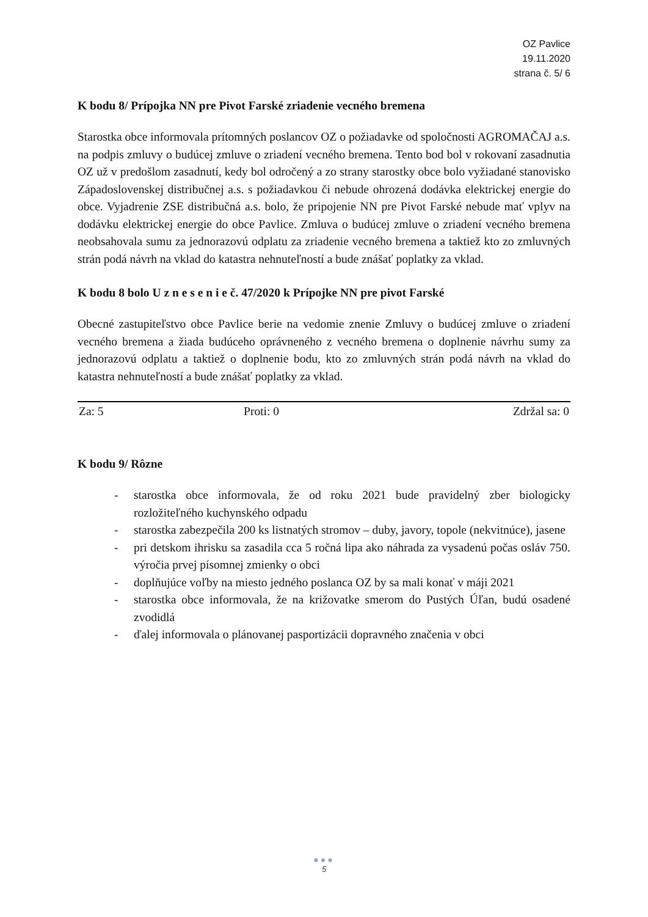OZ Pavlice
19.11.2020
strana č. 5/ 6
K bodu 8/ Prípojka NN pre Pivot Farské zriadenie vecného bremena
Starostka obce informovala prítomných poslancov OZ o požiadavke od spoločnosti AGROMAČAJ a.s. na podpis zmluvy o budúcej zmluve o zriadení vecného bremena. Tento bod bol v rokovaní zasadnutia OZ už v predošlom zasadnutí, kedy bol odročený a zo strany starostky obce bolo vyžiadané stanovisko Západoslovenskej distribučnej a.s. s požiadavkou či nebude ohrozená dodávka elektrickej energie do obce. Vyjadrenie ZSE distribučná a.s. bolo, že pripojenie NN pre Pivot Farské nebude mať vplyv na dodávku elektrickej energie do obce Pavlice. Zmluva o budúcej zmluve o zriadení vecného bremena neobsahovala sumu za jednorazovú odplatu za zriadenie vecného bremena a taktiež kto zo zmluvných strán podá návrh na vklad do katastra nehnuteľností a bude znášať poplatky za vklad.
K bodu 8 bolo U z n e s e n i e č. 47/2020 k Prípojke NN pre pivot Farské
Obecné zastupiteľstvo obce Pavlice berie na vedomie znenie Zmluvy o budúcej zmluve o zriadení vecného bremena a žiada budúceho oprávneného z vecného bremena o doplnenie návrhu sumy za jednorazovú odplatu a taktiež o doplnenie bodu, kto zo zmluvných strán podá návrh na vklad do katastra nehnuteľností a bude znášať poplatky za vklad.
| Za: 5 | Proti: 0 | Zdržal sa: 0 |
K bodu 9/ Rôzne
- starostka obce informovala, že od roku 2021 bude pravidelný zber biologicky rozložiteľného kuchynského odpadu
- starostka zabezpečila 200 ks listnatých stromov – duby, javory, topole (nekvitnúce), jasene
- pri detskom ihrisku sa zasadila cca 5 ročná lipa ako náhrada za vysadenú počas osláv 750. výročia prvej písomnej zmienky o obci
- doplňujúce voľby na miesto jedného poslanca OZ by sa mali konať v máji 2021
- starostka obce informovala, že na križovatke smerom do Pustých Úľan, budú osadené zvodidlá
- ďalej informovala o plánovanej pasportizácii dopravného značenia v obci
●●●
5